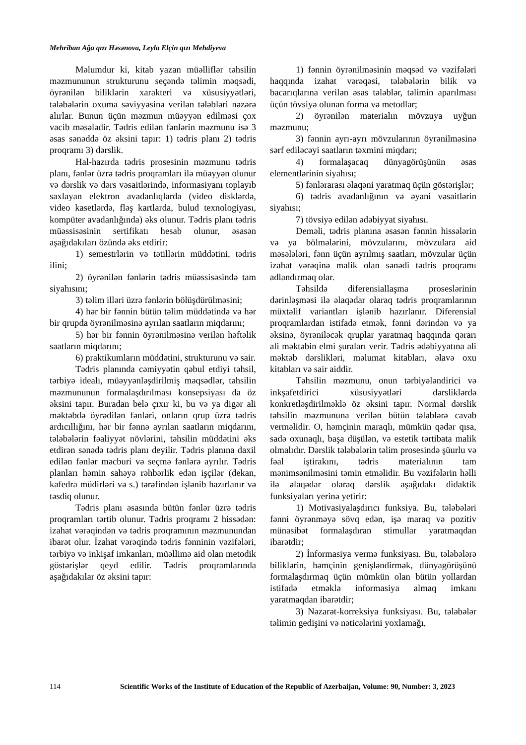Mehriban Ağa qızı Həsənova, Leyla Elçin qızı Mehdiyeva
Məlumdur ki, kitab yazan müəlliflər təhsilin məzmununun strukturunu seçəndə təlimin məqsədi, öyrənilən biliklərin xarakteri və xüsusiyyətləri, tələbələrin oxuma səviyyəsinə verilən tələbləri nəzərə alırlar. Bunun üçün məzmun müəyyən edilməsi çox vacib məsələdir. Tədris edilən fənlərin məzmunu isə 3 əsas sənəddə öz əksini tapır: 1) tədris planı 2) tədris proqramı 3) dərslik.
Hal-hazırda tədris prosesinin məzmunu tədris planı, fənlər üzrə tədris proqramları ilə müəyyən olunur və dərslik və dərs vəsaitlərində, informasiyanı toplayıb saxlayan elektron avadanlıqlarda (video disklərdə, video kasetlərdə, fləş kartlarda, bulud texnologiyası, kompüter avadanlığında) əks olunur. Tədris planı tədris müəssisəsinin sertifikatı hesab olunur, əsasən aşağıdakıları özündə əks etdirir:
1) semestrlərin və tətillərin müddətini, tədris ilini;
2) öyrənilən fənlərin tədris müəssisəsində tam siyahısını;
3) təlim illəri üzrə fənlərin bölüşdürülməsini;
4) hər bir fənnin bütün təlim müddətində və hər bir qrupda öyrənilməsinə ayrılan saatların miqdarını;
5) hər bir fənnin öyrənilməsinə verilən həftəlik saatların miqdarını;
6) praktikumların müddətini, strukturunu və sair.
Tədris planında cəmiyyətin qəbul etdiyi təhsil, tərbiyə idealı, müəyyənləşdirilmiş məqsədlər, təhsilin məzmununun formalaşdırılması konsepsiyası da öz əksini tapır. Buradan belə çıxır ki, bu və ya digər ali məktəbdə öyrədilən fənləri, onların qrup üzrə tədris ardıcıllığını, hər bir fənnə ayrılan saatların miqdarını, tələbələrin fəaliyyət növlərini, təhsilin müddətini əks etdirən sənədə tədris planı deyilir. Tədris planına daxil edilən fənlər məcburi və seçmə fənlərə ayrılır. Tədris planları həmin sahəyə rəhbərlik edən işçilər (dekan, kafedra müdirləri və s.) tərəfindən işlənib hazırlanır və təsdiq olunur.
Tədris planı əsasında bütün fənlər üzrə tədris proqramları tərtib olunur. Tədris proqramı 2 hissədən: izahat vərəqindən və tədris proqramının məzmunundan ibarət olur. İzahat vərəqində tədris fənninin vəzifələri, tərbiyə və inkişaf imkanları, müəllimə aid olan metodik göstərişlər qeyd edilir. Tədris proqramlarında aşağıdakılar öz əksini tapır:
1) fənnin öyrənilməsinin məqsəd və vəzifələri haqqında izahat vərəqəsi, tələbələrin bilik və bacarıqlarına verilən əsas tələblər, təlimin aparılması üçün tövsiyə olunan forma və metodlar;
2) öyrənilən materialın mövzuya uyğun məzmunu;
3) fənnin ayrı-ayrı mövzularının öyrənilməsinə sərf ediləcəyi saatların təxmini miqdarı;
4) formalaşacaq dünyagörüşünün əsas elementlərinin siyahısı;
5) fənlərarası əlaqəni yaratmaq üçün göstərişlər;
6) tədris avadanlığının və əyani vəsaitlərin siyahısı;
7) tövsiyə edilən ədəbiyyat siyahısı.
Deməli, tədris planına əsasən fənnin hissələrin və ya bölmələrini, mövzularını, mövzulara aid məsələləri, fənn üçün ayrılmış saatları, mövzular üçün izahat vərəqinə malik olan sənədi tədris proqramı adlandırmaq olar.
Təhsildə diferensiallaşma proseslərinin dərinləşməsi ilə əlaqədar olaraq tədris proqramlarının müxtəlif variantları işlənib hazırlanır. Diferensial proqramlardan istifadə etmək, fənni dərindən və ya əksinə, öyrəniləcək qruplar yaratmaq haqqında qərarı ali məktəbin elmi şuraları verir. Tədris ədəbiyyatına ali məktəb dərslikləri, məlumat kitabları, əlavə oxu kitabları və sair aiddir.
Təhsilin məzmunu, onun tərbiyələndirici və inkşafetdirici xüsusiyyətləri dərsliklərdə konkretləşdirilməklə öz əksini tapır. Normal dərslik təhsilin məzmununa verilən bütün tələblərə cavab verməlidir. O, həmçinin maraqlı, mümkün qədər qısa, sadə oxunaqlı, başa düşülən, və estetik tərtibata malik olmalıdır. Dərslik tələbələrin təlim prosesində şüurlu və fəal iştirakını, tədris materialının tam mənimsənilməsini təmin etməlidir. Bu vəzifələrin həlli ilə əlaqədar olaraq dərslik aşağıdakı didaktik funksiyaları yerinə yetirir:
1) Motivasiyalaşdırıcı funksiya. Bu, tələbələri fənni öyrənməyə sövq edən, işə maraq və pozitiv münasibət formalaşdıran stimullar yaratmaqdan ibarətdir;
2) İnformasiya vermə funksiyası. Bu, tələbələrə biliklərin, həmçinin genişləndirmək, dünyagörüşünü formalaşdırmaq üçün mümkün olan bütün yollardan istifadə etməklə informasiya almaq imkanı yaratmaqdan ibarətdir;
3) Nəzarət-korreksiya funksiyası. Bu, tələbələr təlimin gedişini və nəticələrini yoxlamağı,
114 Scientific Works of the Institute of Education of the Republic of Azerbaijan, Volume: 90, Number: 3, 2023